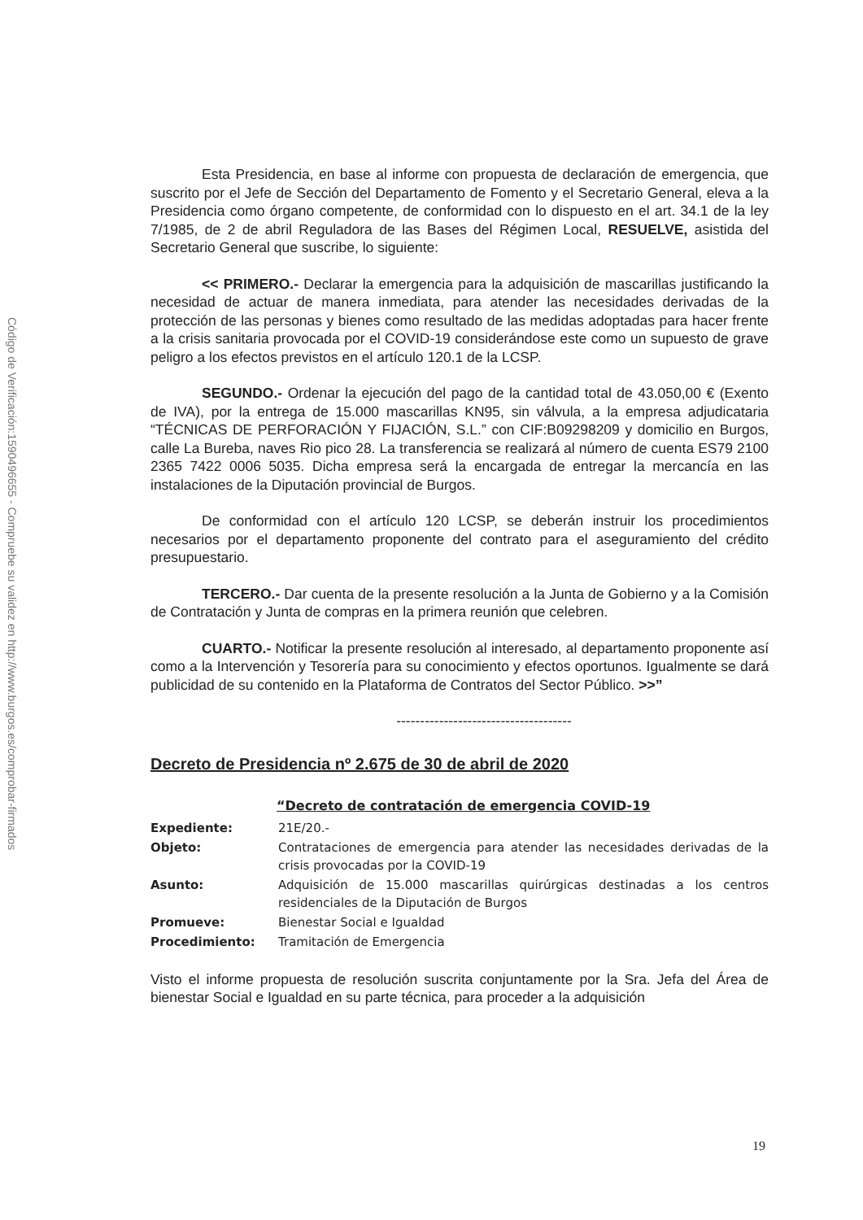Código de Verificación:1590496655 - Compruebe su validez en http://www.burgos.es/comprobar-firmados
Esta Presidencia, en base al informe con propuesta de declaración de emergencia, que suscrito por el Jefe de Sección del Departamento de Fomento y el Secretario General, eleva a la Presidencia como órgano competente, de conformidad con lo dispuesto en el art. 34.1 de la ley 7/1985, de 2 de abril Reguladora de las Bases del Régimen Local, RESUELVE, asistida del Secretario General que suscribe, lo siguiente:
<< PRIMERO.- Declarar la emergencia para la adquisición de mascarillas justificando la necesidad de actuar de manera inmediata, para atender las necesidades derivadas de la protección de las personas y bienes como resultado de las medidas adoptadas para hacer frente a la crisis sanitaria provocada por el COVID-19 considerándose este como un supuesto de grave peligro a los efectos previstos en el artículo 120.1 de la LCSP.
SEGUNDO.- Ordenar la ejecución del pago de la cantidad total de 43.050,00 € (Exento de IVA), por la entrega de 15.000 mascarillas KN95, sin válvula, a la empresa adjudicataria “TÉCNICAS DE PERFORACIÓN Y FIJACIÓN, S.L.” con CIF:B09298209 y domicilio en Burgos, calle La Bureba, naves Rio pico 28. La transferencia se realizará al número de cuenta ES79 2100 2365 7422 0006 5035. Dicha empresa será la encargada de entregar la mercancía en las instalaciones de la Diputación provincial de Burgos.
De conformidad con el artículo 120 LCSP, se deberán instruir los procedimientos necesarios por el departamento proponente del contrato para el aseguramiento del crédito presupuestario.
TERCERO.- Dar cuenta de la presente resolución a la Junta de Gobierno y a la Comisión de Contratación y Junta de compras en la primera reunión que celebren.
CUARTO.- Notificar la presente resolución al interesado, al departamento proponente así como a la Intervención y Tesorería para su conocimiento y efectos oportunos. Igualmente se dará publicidad de su contenido en la Plataforma de Contratos del Sector Público. >>”
-------------------------------------
Decreto de Presidencia nº 2.675 de 30 de abril de 2020
“Decreto de contratación de emergencia COVID-19
Expediente: 21E/20.-
Objeto: Contrataciones de emergencia para atender las necesidades derivadas de la crisis provocadas por la COVID-19
Asunto: Adquisición de 15.000 mascarillas quirúrgicas destinadas a los centros residenciales de la Diputación de Burgos
Promueve: Bienestar Social e Igualdad
Procedimiento: Tramitación de Emergencia
Visto el informe propuesta de resolución suscrita conjuntamente por la Sra. Jefa del Área de bienestar Social e Igualdad en su parte técnica, para proceder a la adquisición
19